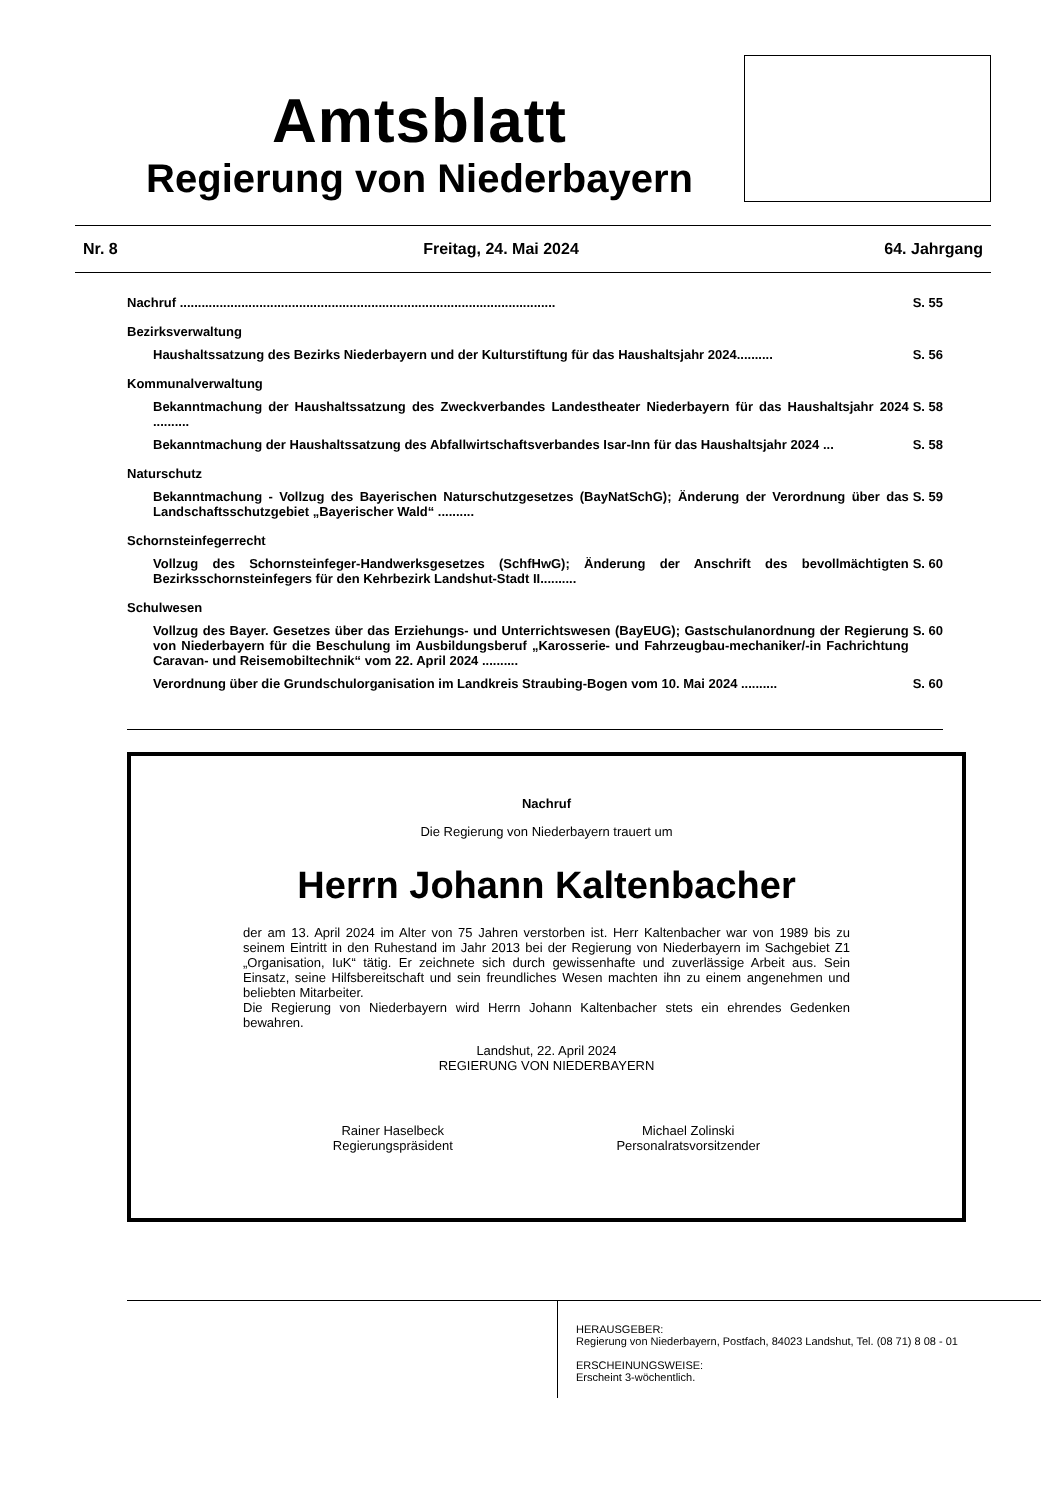Amtsblatt
Regierung von Niederbayern
Nr. 8 Freitag, 24. Mai 2024 64. Jahrgang
Nachruf ........................................................................................................ S. 55
Bezirksverwaltung
Haushaltssatzung des Bezirks Niederbayern und der Kulturstiftung für das Haushaltsjahr 2024.......... S. 56
Kommunalverwaltung
Bekanntmachung der Haushaltssatzung des Zweckverbandes Landestheater Niederbayern für das Haushaltsjahr 2024 .......... S. 58
Bekanntmachung der Haushaltssatzung des Abfallwirtschaftsverbandes Isar-Inn für das Haushaltsjahr 2024 ... S. 58
Naturschutz
Bekanntmachung - Vollzug des Bayerischen Naturschutzgesetzes (BayNatSchG); Änderung der Verordnung über das Landschaftsschutzgebiet „Bayerischer Wald“ .......... S. 59
Schornsteinfegerrecht
Vollzug des Schornsteinfeger-Handwerksgesetzes (SchfHwG); Änderung der Anschrift des bevollmächtigten Bezirksschornsteinfegers für den Kehrbezirk Landshut-Stadt II.......... S. 60
Schulwesen
Vollzug des Bayer. Gesetzes über das Erziehungs- und Unterrichtswesen (BayEUG); Gastschulanordnung der Regierung von Niederbayern für die Beschulung im Ausbildungsberuf „Karosserie- und Fahrzeugbau-mechaniker/-in Fachrichtung Caravan- und Reisemobiltechnik“ vom 22. April 2024 .......... S. 60
Verordnung über die Grundschulorganisation im Landkreis Straubing-Bogen vom 10. Mai 2024 .......... S. 60
Nachruf
Die Regierung von Niederbayern trauert um
Herrn Johann Kaltenbacher
der am 13. April 2024 im Alter von 75 Jahren verstorben ist. Herr Kaltenbacher war von 1989 bis zu seinem Eintritt in den Ruhestand im Jahr 2013 bei der Regierung von Niederbayern im Sachgebiet Z1 „Organisation, IuK“ tätig. Er zeichnete sich durch gewissenhafte und zuverlässige Arbeit aus. Sein Einsatz, seine Hilfsbereitschaft und sein freundliches Wesen machten ihn zu einem angenehmen und beliebten Mitarbeiter.
Die Regierung von Niederbayern wird Herrn Johann Kaltenbacher stets ein ehrendes Gedenken bewahren.
Landshut, 22. April 2024
REGIERUNG VON NIEDERBAYERN
Rainer Haselbeck
Regierungspräsident
Michael Zolinski
Personalratsvorsitzender
HERAUSGEBER:
Regierung von Niederbayern, Postfach, 84023 Landshut, Tel. (08 71) 8 08 - 01
ERSCHEINUNGSWEISE:
Erscheint 3-wöchentlich.